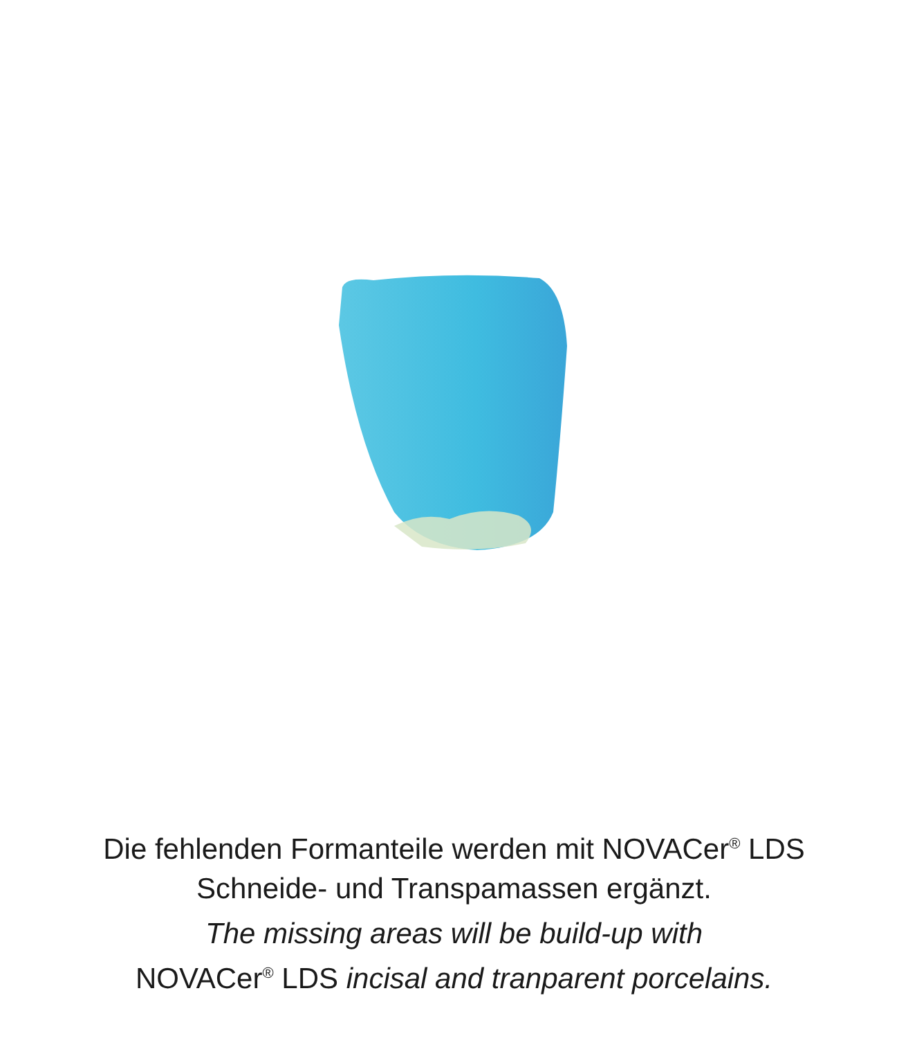Die fehlenden Formanteile werden mit NOVACer<sup>®</sup> LDS
Schneide- und Transpamassen ergänzt.
The missing areas will be build-up with
NOVACer<sup>®</sup> LDS incisal and tranparent porcelains.